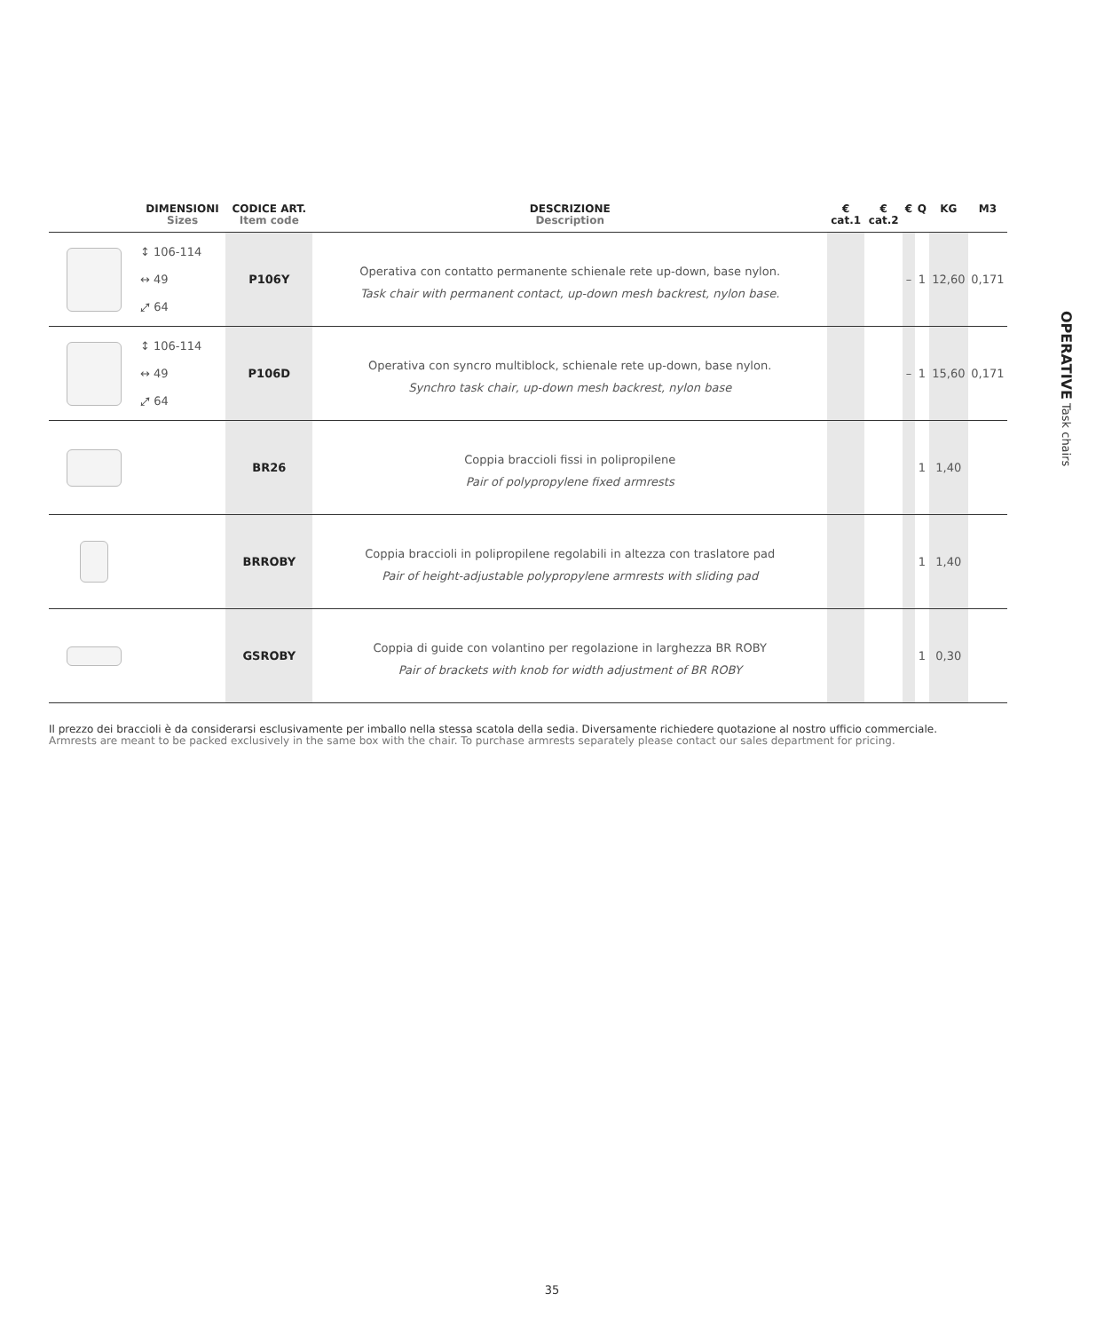| | DIMENSIONI Sizes | CODICE ART. Item code | DESCRIZIONE Description | € cat.1 | € cat.2 | € | Q | KG | M3 |
| --- | --- | --- | --- | --- | --- | --- | --- | --- | --- |
| | ↕ 106-114 ↔ 49 ⤢ 64 | P106Y | Operativa con contatto permanente schienale rete up-down, base nylon. Task chair with permanent contact, up-down mesh backrest, nylon base. | | | – | 1 | 12,60 | 0,171 |
| | ↕ 106-114 ↔ 49 ⤢ 64 | P106D | Operativa con syncro multiblock, schienale rete up-down, base nylon. Synchro task chair, up-down mesh backrest, nylon base | | | – | 1 | 15,60 | 0,171 |
| | | BR26 | Coppia braccioli fissi in polipropilene Pair of polypropylene fixed armrests | | | | 1 | 1,40 | |
| | | BRROBY | Coppia braccioli in polipropilene regolabili in altezza con traslatore pad Pair of height-adjustable polypropylene armrests with sliding pad | | | | 1 | 1,40 | |
| | | GSROBY | Coppia di guide con volantino per regolazione in larghezza BR ROBY Pair of brackets with knob for width adjustment of BR ROBY | | | | 1 | 0,30 | |
OPERATIVE Task chairs
Il prezzo dei braccioli è da considerarsi esclusivamente per imballo nella stessa scatola della sedia. Diversamente richiedere quotazione al nostro ufficio commerciale.
Armrests are meant to be packed exclusively in the same box with the chair. To purchase armrests separately please contact our sales department for pricing.
35